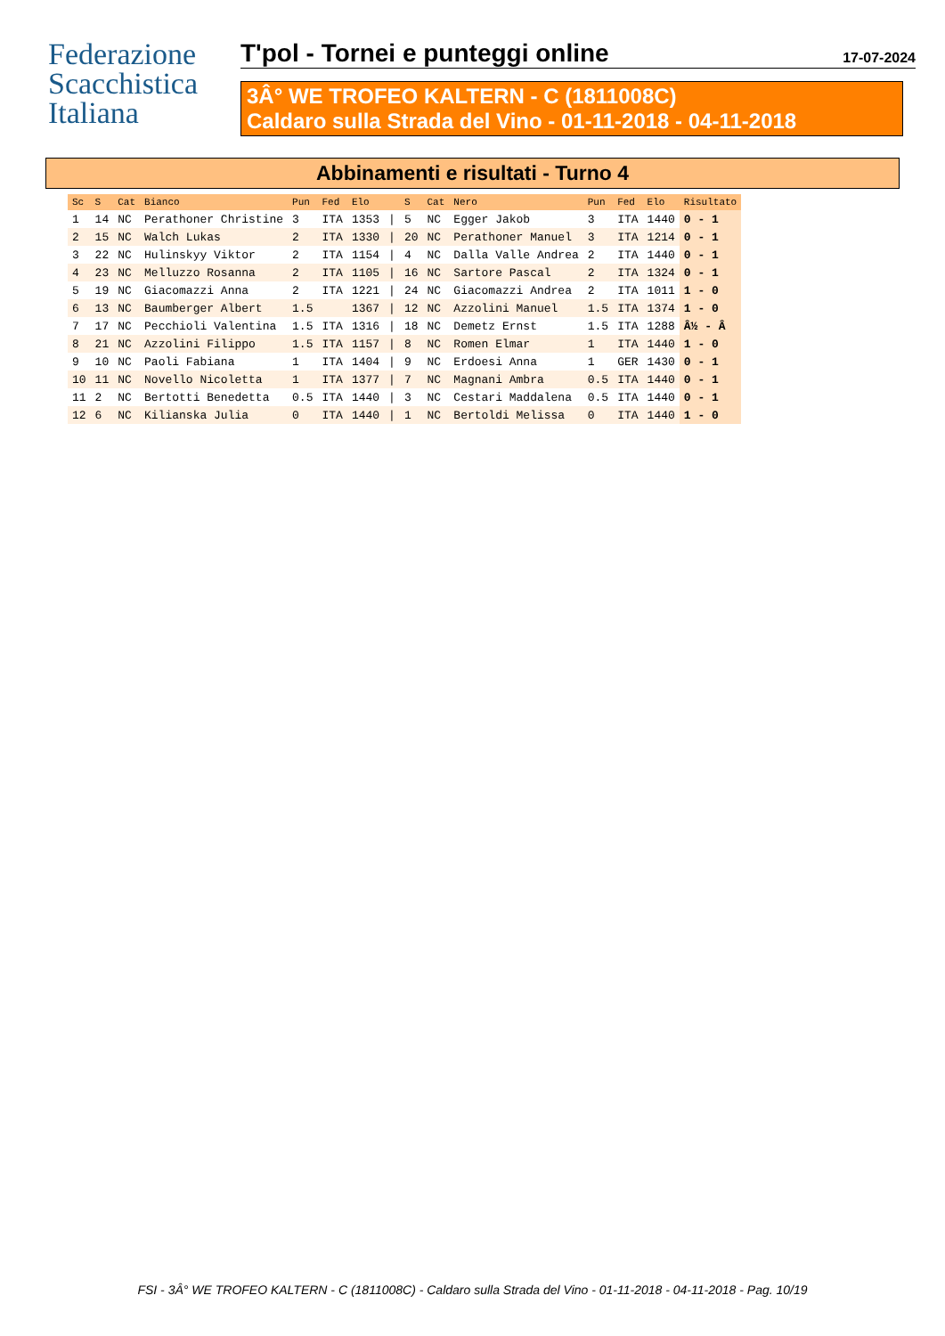Federazione
Scacchistica
Italiana
T'pol - Tornei e punteggi online 17-07-2024
3Â° WE TROFEO KALTERN - C (1811008C)
Caldaro sulla Strada del Vino - 01-11-2018 - 04-11-2018
Abbinamenti e risultati - Turno 4
| Sc | S | Cat | Bianco | Pun | Fed | Elo | | S | Cat | Nero | Pun | Fed | Elo | Risultato |
| --- | --- | --- | --- | --- | --- | --- | --- | --- | --- | --- | --- | --- | --- | --- |
| 1 | 14 | NC | Perathoner Christine | 3 | ITA | 1353 | / | 5 | NC | Egger Jakob | 3 | ITA | 1440 | 0 - 1 |
| 2 | 15 | NC | Walch Lukas | 2 | ITA | 1330 | / | 20 | NC | Perathoner Manuel | 3 | ITA | 1214 | 0 - 1 |
| 3 | 22 | NC | Hulinskyy Viktor | 2 | ITA | 1154 | / | 4 | NC | Dalla Valle Andrea | 2 | ITA | 1440 | 0 - 1 |
| 4 | 23 | NC | Melluzzo Rosanna | 2 | ITA | 1105 | / | 16 | NC | Sartore Pascal | 2 | ITA | 1324 | 0 - 1 |
| 5 | 19 | NC | Giacomazzi Anna | 2 | ITA | 1221 | / | 24 | NC | Giacomazzi Andrea | 2 | ITA | 1011 | 1 - 0 |
| 6 | 13 | NC | Baumberger Albert | 1.5 | | 1367 | / | 12 | NC | Azzolini Manuel | 1.5 | ITA | 1374 | 1 - 0 |
| 7 | 17 | NC | Pecchioli Valentina | 1.5 | ITA | 1316 | / | 18 | NC | Demetz Ernst | 1.5 | ITA | 1288 | Â½ - Â |
| 8 | 21 | NC | Azzolini Filippo | 1.5 | ITA | 1157 | / | 8 | NC | Romen Elmar | 1 | ITA | 1440 | 1 - 0 |
| 9 | 10 | NC | Paoli Fabiana | 1 | ITA | 1404 | / | 9 | NC | Erdoesi Anna | 1 | GER | 1430 | 0 - 1 |
| 10 | 11 | NC | Novello Nicoletta | 1 | ITA | 1377 | / | 7 | NC | Magnani Ambra | 0.5 | ITA | 1440 | 0 - 1 |
| 11 | 2 | NC | Bertotti Benedetta | 0.5 | ITA | 1440 | / | 3 | NC | Cestari Maddalena | 0.5 | ITA | 1440 | 0 - 1 |
| 12 | 6 | NC | Kilianska Julia | 0 | ITA | 1440 | / | 1 | NC | Bertoldi Melissa | 0 | ITA | 1440 | 1 - 0 |
FSI - 3Â° WE TROFEO KALTERN - C (1811008C) - Caldaro sulla Strada del Vino - 01-11-2018 - 04-11-2018 - Pag. 10/19